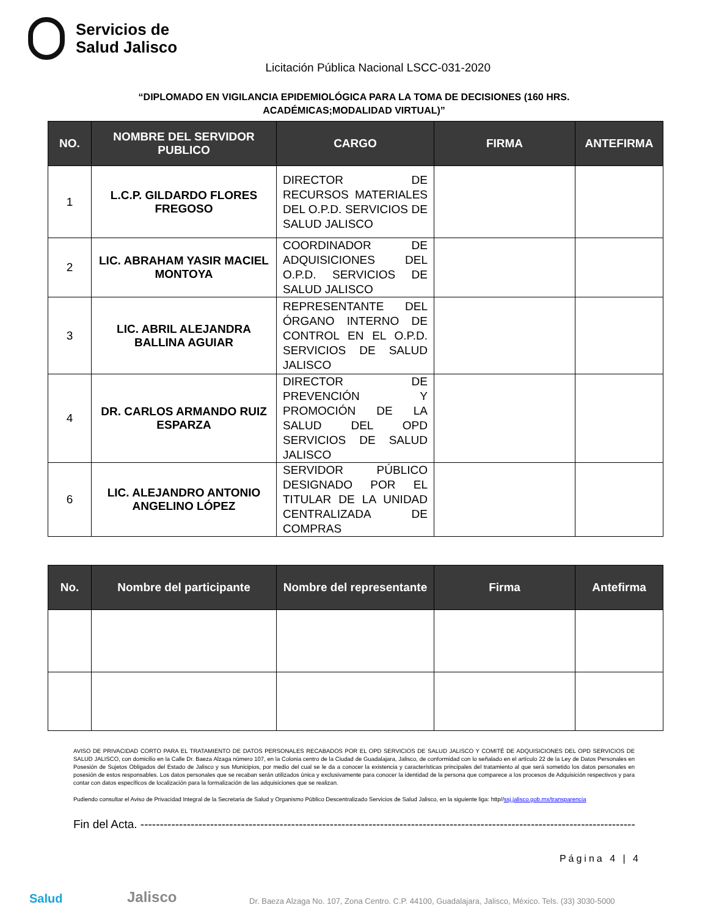Servicios de
Salud Jalisco
Licitación Pública Nacional LSCC-031-2020
“DIPLOMADO EN VIGILANCIA EPIDEMIOLÓGICA PARA LA TOMA DE DECISIONES (160 HRS. ACADÉMICAS;MODALIDAD VIRTUAL)”
| NO. | NOMBRE DEL SERVIDOR PUBLICO | CARGO | FIRMA | ANTEFIRMA |
| --- | --- | --- | --- | --- |
| 1 | L.C.P. GILDARDO FLORES FREGOSO | DIRECTOR DE RECURSOS MATERIALES DEL O.P.D. SERVICIOS DE SALUD JALISCO | | |
| 2 | LIC. ABRAHAM YASIR MACIEL MONTOYA | COORDINADOR DE ADQUISICIONES DEL O.P.D. SERVICIOS DE SALUD JALISCO | | |
| 3 | LIC. ABRIL ALEJANDRA BALLINA AGUIAR | REPRESENTANTE DEL ÓRGANO INTERNO DE CONTROL EN EL O.P.D. SERVICIOS DE SALUD JALISCO | | |
| 4 | DR. CARLOS ARMANDO RUIZ ESPARZA | DIRECTOR DE PREVENCIÓN Y PROMOCIÓN DE LA SALUD DEL OPD SERVICIOS DE SALUD JALISCO | | |
| 6 | LIC. ALEJANDRO ANTONIO ANGELINO LÓPEZ | SERVIDOR PÚBLICO DESIGNADO POR EL TITULAR DE LA UNIDAD CENTRALIZADA DE COMPRAS | | |
| No. | Nombre del participante | Nombre del representante | Firma | Antefirma |
| --- | --- | --- | --- | --- |
AVISO DE PRIVACIDAD CORTO PARA EL TRATAMIENTO DE DATOS PERSONALES RECABADOS POR EL OPD SERVICIOS DE SALUD JALISCO Y COMITÉ DE ADQUISICIONES DEL OPD SERVICIOS DE SALUD JALISCO, con domicilio en la Calle Dr. Baeza Alzaga número 107, en la Colonia centro de la Ciudad de Guadalajara, Jalisco, de conformidad con lo señalado en el artículo 22 de la Ley de Datos Personales en Posesión de Sujetos Obligados del Estado de Jalisco y sus Municipios, por medio del cual se le da a conocer la existencia y características principales del tratamiento al que será sometido los datos personales en posesión de estos responsables. Los datos personales que se recaban serán utilizados única y exclusivamente para conocer la identidad de la persona que comparece a los procesos de Adquisición respectivos y para contar con datos específicos de localización para la formalización de las adquisiciones que se realizan.
Pudiendo consultar el Aviso de Privacidad Integral de la Secretaria de Salud y Organismo Público Descentralizado Servicios de Salud Jalisco, en la siguiente liga: http//ssj.jalisco.gob.mx/transparencia
Fin del Acta. ------------------------------------------------------------------------------------------------------------------------------------------------
Página 4 | 4
Salud Jalisco Dr. Baeza Alzaga No. 107, Zona Centro. C.P. 44100, Guadalajara, Jalisco, México. Tels. (33) 3030-5000